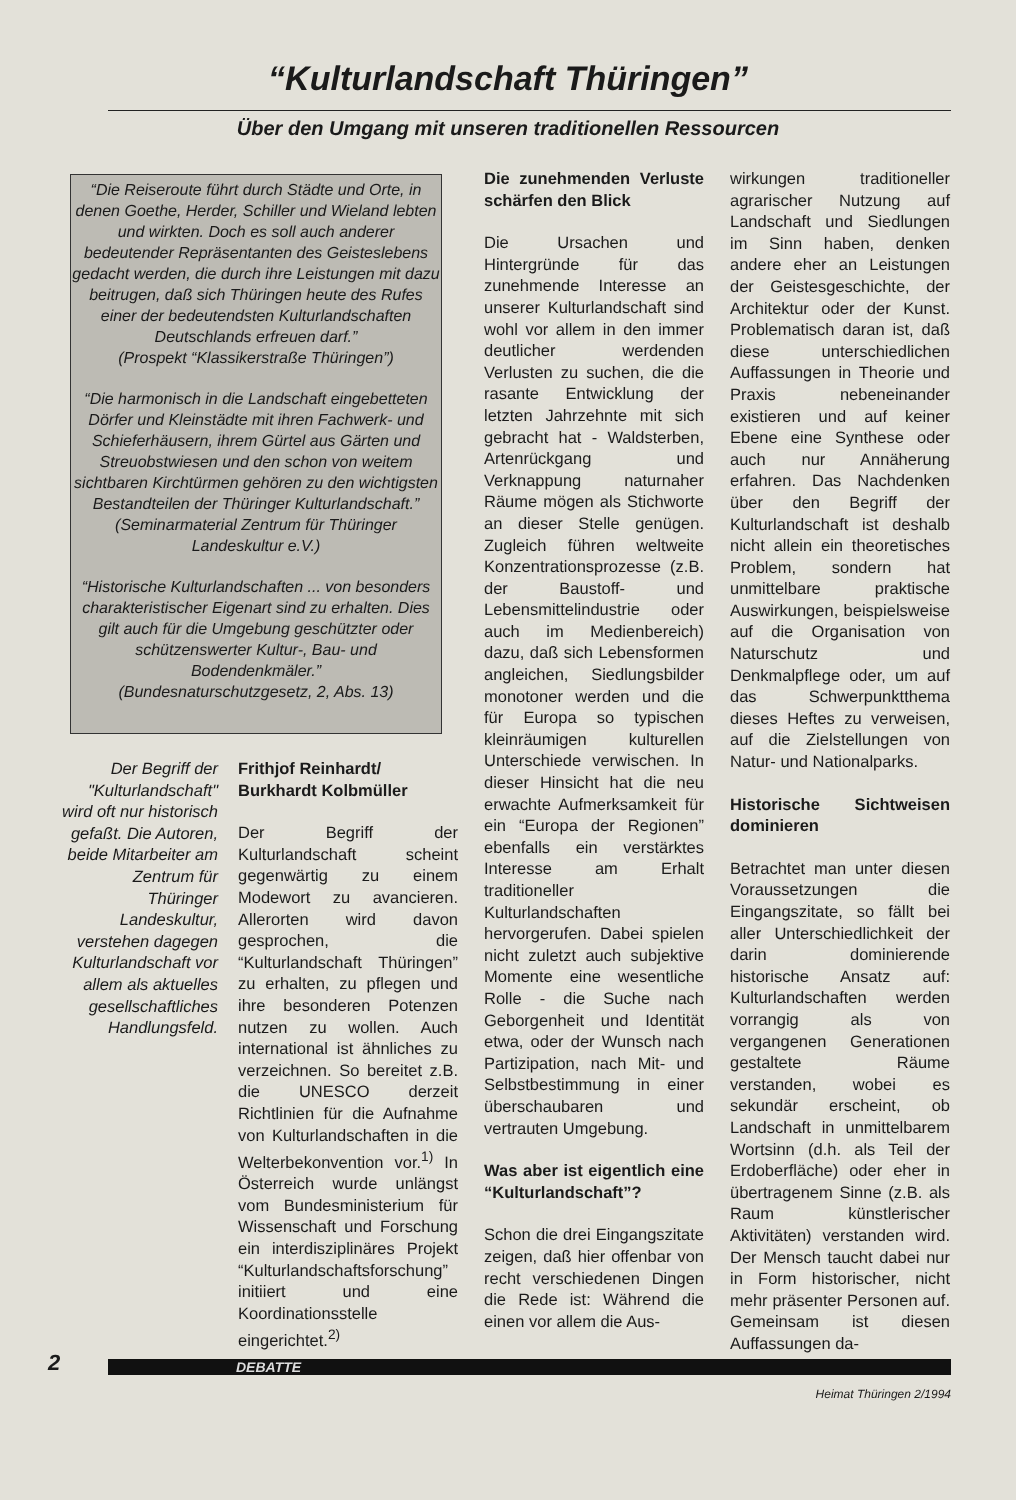“Kulturlandschaft Thüringen”
Über den Umgang mit unseren traditionellen Ressourcen
“Die Reiseroute führt durch Städte und Orte, in denen Goethe, Herder, Schiller und Wieland lebten und wirkten. Doch es soll auch anderer bedeutender Repräsentanten des Geisteslebens gedacht werden, die durch ihre Leistungen mit dazu beitrugen, daß sich Thüringen heute des Rufes einer der bedeutendsten Kulturlandschaften Deutschlands erfreuen darf.”
(Prospekt “Klassikerstraße Thüringen”)
“Die harmonisch in die Landschaft eingebetteten Dörfer und Kleinstädte mit ihren Fachwerk- und Schieferhäusern, ihrem Gürtel aus Gärten und Streuobstwiesen und den schon von weitem sichtbaren Kirchtürmen gehören zu den wichtigsten Bestandteilen der Thüringer Kulturlandschaft.”
(Seminarmaterial Zentrum für Thüringer Landeskultur e.V.)
“Historische Kulturlandschaften ... von besonders charakteristischer Eigenart sind zu erhalten. Dies gilt auch für die Umgebung geschützter oder schützenswerter Kultur-, Bau- und Bodendenkmäler.”
(Bundesnaturschutzgesetz, 2, Abs. 13)
Der Begriff der "Kulturlandschaft" wird oft nur historisch gefaßt. Die Autoren, beide Mitarbeiter am Zentrum für Thüringer Landeskultur, verstehen dagegen Kulturlandschaft vor allem als aktuelles gesellschaftliches Handlungsfeld.
Frithjof Reinhardt/
Burkhardt Kolbmüller
Der Begriff der Kulturlandschaft scheint gegenwärtig zu einem Modewort zu avancieren. Allerorten wird davon gesprochen, die “Kulturlandschaft Thüringen” zu erhalten, zu pflegen und ihre besonderen Potenzen nutzen zu wollen. Auch international ist ähnliches zu verzeichnen. So bereitet z.B. die UNESCO derzeit Richtlinien für die Aufnahme von Kulturlandschaften in die Welterbekonvention vor.<sup>1)</sup> In Österreich wurde unlängst vom Bundesministerium für Wissenschaft und Forschung ein interdisziplinäres Projekt “Kulturlandschaftsforschung” initiiert und eine Koordinationsstelle eingerichtet.<sup>2)</sup>
Die zunehmenden Verluste schärfen den Blick
Die Ursachen und Hintergründe für das zunehmende Interesse an unserer Kulturlandschaft sind wohl vor allem in den immer deutlicher werdenden Verlusten zu suchen, die die rasante Entwicklung der letzten Jahrzehnte mit sich gebracht hat - Waldsterben, Artenrückgang und Verknappung naturnaher Räume mögen als Stichworte an dieser Stelle genügen. Zugleich führen weltweite Konzentrationsprozesse (z.B. der Baustoff- und Lebensmittelindustrie oder auch im Medienbereich) dazu, daß sich Lebensformen angleichen, Siedlungsbilder monotoner werden und die für Europa so typischen kleinräumigen kulturellen Unterschiede verwischen. In dieser Hinsicht hat die neu erwachte Aufmerksamkeit für ein “Europa der Regionen” ebenfalls ein verstärktes Interesse am Erhalt traditioneller Kulturlandschaften hervorgerufen. Dabei spielen nicht zuletzt auch subjektive Momente eine wesentliche Rolle - die Suche nach Geborgenheit und Identität etwa, oder der Wunsch nach Partizipation, nach Mit- und Selbstbestimmung in einer überschaubaren und vertrauten Umgebung.
Was aber ist eigentlich eine “Kulturlandschaft”?
Schon die drei Eingangszitate zeigen, daß hier offenbar von recht verschiedenen Dingen die Rede ist: Während die einen vor allem die Aus-
wirkungen traditioneller agrarischer Nutzung auf Landschaft und Siedlungen im Sinn haben, denken andere eher an Leistungen der Geistesgeschichte, der Architektur oder der Kunst. Problematisch daran ist, daß diese unterschiedlichen Auffassungen in Theorie und Praxis nebeneinander existieren und auf keiner Ebene eine Synthese oder auch nur Annäherung erfahren. Das Nachdenken über den Begriff der Kulturlandschaft ist deshalb nicht allein ein theoretisches Problem, sondern hat unmittelbare praktische Auswirkungen, beispielsweise auf die Organisation von Naturschutz und Denkmalpflege oder, um auf das Schwerpunktthema dieses Heftes zu verweisen, auf die Zielstellungen von Natur- und Nationalparks.
Historische Sichtweisen dominieren
Betrachtet man unter diesen Voraussetzungen die Eingangszitate, so fällt bei aller Unterschiedlichkeit der darin dominierende historische Ansatz auf: Kulturlandschaften werden vorrangig als von vergangenen Generationen gestaltete Räume verstanden, wobei es sekundär erscheint, ob Landschaft in unmittelbarem Wortsinn (d.h. als Teil der Erdoberfläche) oder eher in übertragenem Sinne (z.B. als Raum künstlerischer Aktivitäten) verstanden wird. Der Mensch taucht dabei nur in Form historischer, nicht mehr präsenter Personen auf. Gemeinsam ist diesen Auffassungen da-
2 DEBATTE
Heimat Thüringen 2/1994